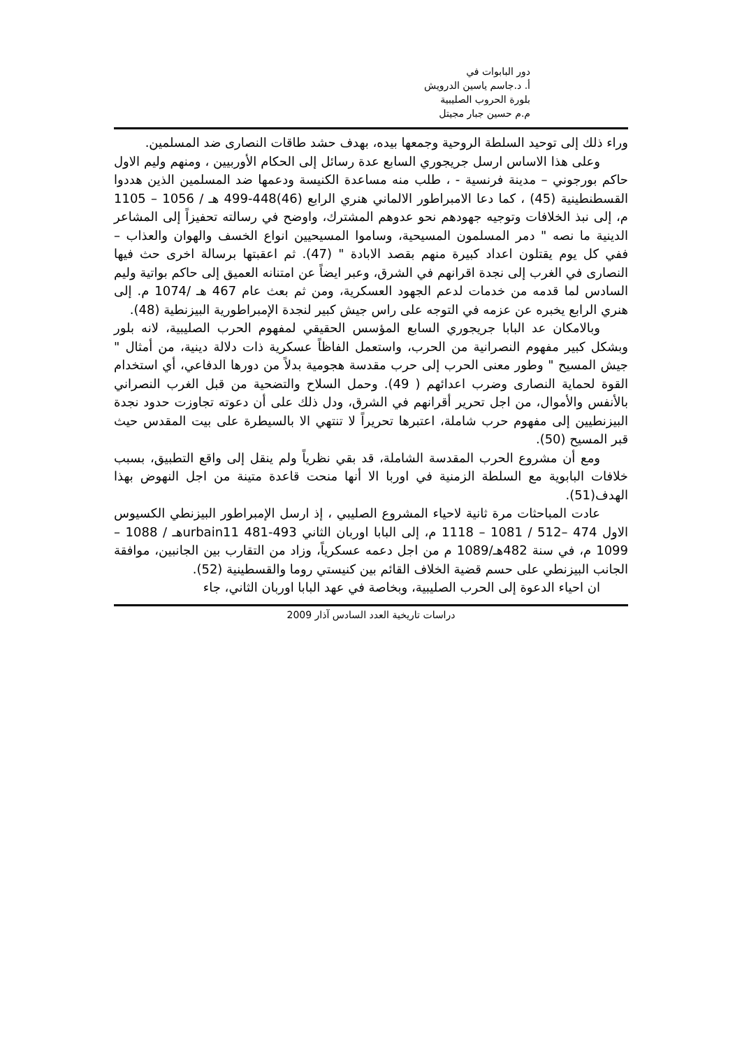دور البابوات في
أ. د.جاسم ياسين الدرويش
بلورة الحروب الصليبية
م.م حسين جبار مجيتل
وراء ذلك إلى توحيد السلطة الروحية وجمعها بيده، بهدف حشد طاقات النصارى ضد المسلمين.
وعلى هذا الاساس ارسل جريجوري السابع عدة رسائل إلى الحكام الأوربيين ، ومنهم وليم الاول حاكم بورجوني – مدينة فرنسية - ، طلب منه مساعدة الكنيسة ودعمها ضد المسلمين الذين هددوا القسطنطينية (45) ، كما دعا الامبراطور الالماني هنري الرابع (46)448-499 هـ / 1056 – 1105 م، إلى نبذ الخلافات وتوجيه جهودهم نحو عدوهم المشترك، واوضح في رسالته تحفيزاً إلى المشاعر الدينية ما نصه " دمر المسلمون المسيحية، وساموا المسيحيين انواع الخسف والهوان والعذاب – ففي كل يوم يقتلون اعداد كبيرة منهم بقصد الابادة " (47). ثم اعقبتها برسالة اخرى حث فيها النصارى في الغرب إلى نجدة اقرانهم في الشرق، وعبر ايضاً عن امتنانه العميق إلى حاكم بواتية وليم السادس لما قدمه من خدمات لدعم الجهود العسكرية، ومن ثم بعث عام 467 هـ /1074 م. إلى هنري الرابع يخبره عن عزمه في التوجه على راس جيش كبير لنجدة الإمبراطورية البيزنطية (48).
وبالامكان عد البابا جريجوري السابع المؤسس الحقيقي لمفهوم الحرب الصليبية، لانه بلور وبشكل كبير مفهوم النصرانية من الحرب، واستعمل الفاظاً عسكرية ذات دلالة دينية، من أمثال " جيش المسيح " وطور معنى الحرب إلى حرب مقدسة هجومية بدلاً من دورها الدفاعي، أي استخدام القوة لحماية النصارى وضرب اعدائهم ( 49). وحمل السلاح والتضحية من قبل الغرب النصراني بالأنفس والأموال، من اجل تحرير أقرانهم في الشرق، ودل ذلك على أن دعوته تجاوزت حدود نجدة البيزنطيين إلى مفهوم حرب شاملة، اعتبرها تحريراً لا تنتهي الا بالسيطرة على بيت المقدس حيث قبر المسيح (50).
ومع أن مشروع الحرب المقدسة الشاملة، قد بقي نظرياً ولم ينقل إلى واقع التطبيق، بسبب خلافات البابوية مع السلطة الزمنية في اوربا الا أنها منحت قاعدة متينة من اجل النهوض بهذا الهدف(51).
عادت المباحثات مرة ثانية لاحياء المشروع الصليبي ، إذ ارسل الإمبراطور البيزنطي الكسيوس الاول 474 –512 / 1081 – 1118 م، إلى البابا اوربان الثاني urbain11 481-493هـ / 1088 – 1099 م، في سنة 482هـ/1089 م من اجل دعمه عسكرياً، وزاد من التقارب بين الجانبين، موافقة الجانب البيزنطي على حسم قضية الخلاف القائم بين كنيستي روما والقسطينية (52).
ان احياء الدعوة إلى الحرب الصليبية، وبخاصة في عهد البابا اوربان الثاني، جاء
دراسات تاريخية العدد السادس آذار 2009